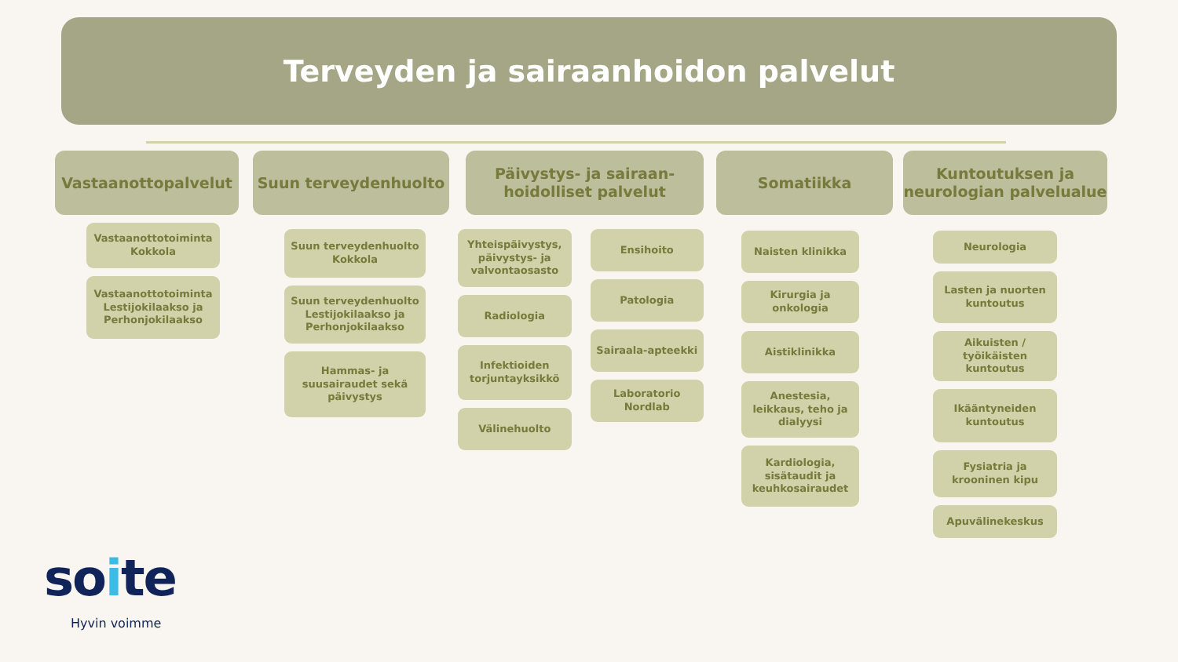Terveyden ja sairaanhoidon palvelut
Vastaanottopalvelut
Vastaanottotoiminta Kokkola
Vastaanottotoiminta Lestijokilaakso ja Perhonjokilaakso
Suun terveydenhuolto
Suun terveydenhuolto Kokkola
Suun terveydenhuolto Lestijokilaakso ja Perhonjokilaakso
Hammas- ja suusairaudet sekä päivystys
Päivystys- ja sairaan-
hoidolliset palvelut
Yhteispäivystys, päivystys- ja valvontaosasto
Radiologia
Infektioiden torjuntayksikkö
Välinehuolto
Ensihoito
Patologia
Sairaala-apteekki
Laboratorio Nordlab
Somatiikka
Naisten klinikka
Kirurgia ja onkologia
Aistiklinikka
Anestesia, leikkaus, teho ja dialyysi
Kardiologia, sisätaudit ja keuhkosairaudet
Kuntoutuksen ja
neurologian palvelualue
Neurologia
Lasten ja nuorten kuntoutus
Aikuisten / työikäisten kuntoutus
Ikääntyneiden kuntoutus
Fysiatria ja krooninen kipu
Apuvälinekeskus
soite
Hyvin voimme